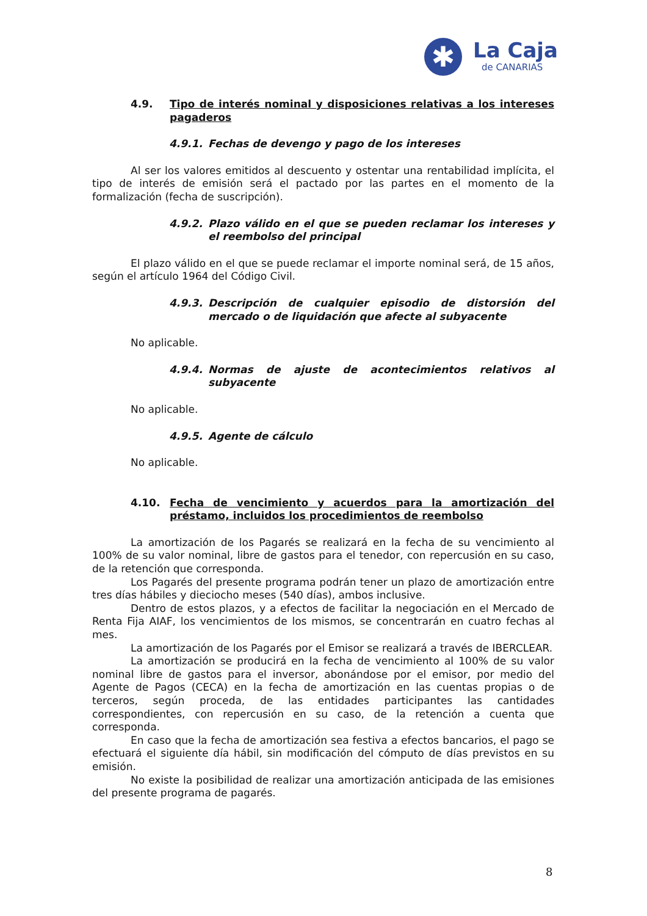✱
La Caja
de CANARIAS
4.9. Tipo de interés nominal y disposiciones relativas a los intereses pagaderos
4.9.1. Fechas de devengo y pago de los intereses
Al ser los valores emitidos al descuento y ostentar una rentabilidad implícita, el tipo de interés de emisión será el pactado por las partes en el momento de la formalización (fecha de suscripción).
4.9.2. Plazo válido en el que se pueden reclamar los intereses y el reembolso del principal
El plazo válido en el que se puede reclamar el importe nominal será, de 15 años, según el artículo 1964 del Código Civil.
4.9.3. Descripción de cualquier episodio de distorsión del mercado o de liquidación que afecte al subyacente
No aplicable.
4.9.4. Normas de ajuste de acontecimientos relativos al subyacente
No aplicable.
4.9.5. Agente de cálculo
No aplicable.
4.10. Fecha de vencimiento y acuerdos para la amortización del préstamo, incluidos los procedimientos de reembolso
La amortización de los Pagarés se realizará en la fecha de su vencimiento al 100% de su valor nominal, libre de gastos para el tenedor, con repercusión en su caso, de la retención que corresponda.
Los Pagarés del presente programa podrán tener un plazo de amortización entre tres días hábiles y dieciocho meses (540 días), ambos inclusive.
Dentro de estos plazos, y a efectos de facilitar la negociación en el Mercado de Renta Fija AIAF, los vencimientos de los mismos, se concentrarán en cuatro fechas al mes.
La amortización de los Pagarés por el Emisor se realizará a través de IBERCLEAR.
La amortización se producirá en la fecha de vencimiento al 100% de su valor nominal libre de gastos para el inversor, abonándose por el emisor, por medio del Agente de Pagos (CECA) en la fecha de amortización en las cuentas propias o de terceros, según proceda, de las entidades participantes las cantidades correspondientes, con repercusión en su caso, de la retención a cuenta que corresponda.
En caso que la fecha de amortización sea festiva a efectos bancarios, el pago se efectuará el siguiente día hábil, sin modificación del cómputo de días previstos en su emisión.
No existe la posibilidad de realizar una amortización anticipada de las emisiones del presente programa de pagarés.
8